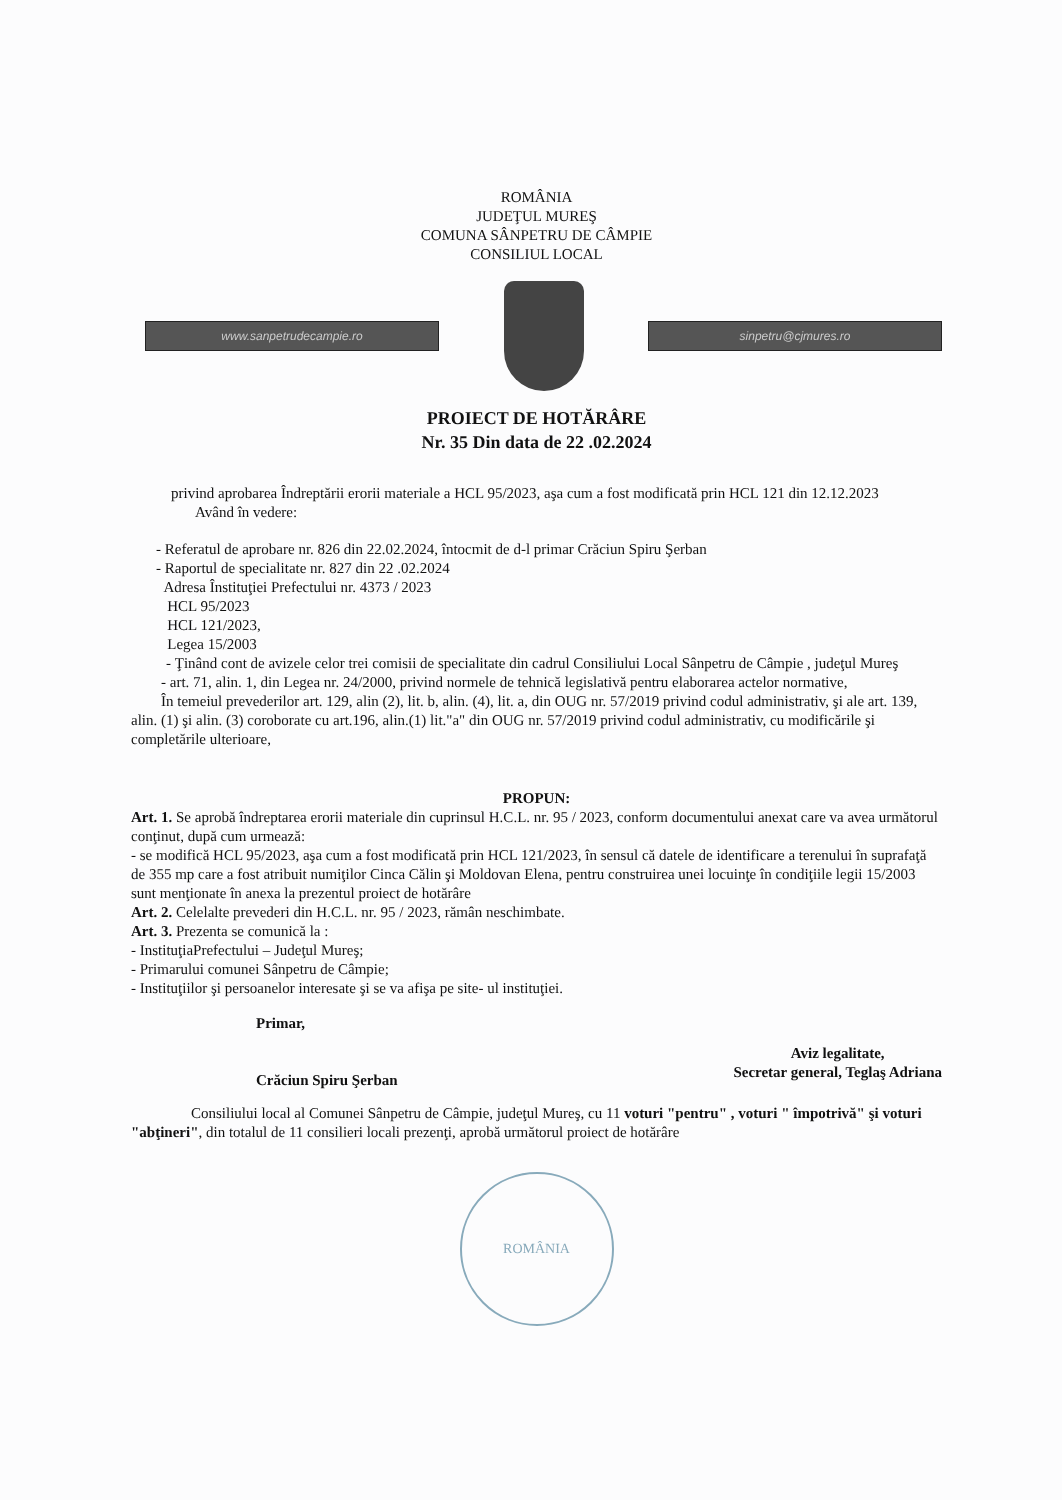ROMÂNIA
JUDEŢUL MUREŞ
COMUNA SÂNPETRU DE CÂMPIE
CONSILIUL LOCAL
www.sanpetrudecampie.ro sinpetru@cjmures.ro
PROIECT DE HOTĂRÂRE
Nr. 35 Din data de 22 .02.2024
privind aprobarea Îndreptării erorii materiale a HCL 95/2023, aşa cum a fost modificată prin HCL 121 din 12.12.2023
Având în vedere:
- Referatul de aprobare nr. 826 din 22.02.2024, întocmit de d-l primar Crăciun Spiru Şerban
- Raportul de specialitate nr. 827 din 22 .02.2024
Adresa Înstituţiei Prefectului nr. 4373 / 2023
HCL 95/2023
HCL 121/2023,
Legea 15/2003
- Ţinând cont de avizele celor trei comisii de specialitate din cadrul Consiliului Local Sânpetru de Câmpie , judeţul Mureş
- art. 71, alin. 1, din Legea nr. 24/2000, privind normele de tehnică legislativă pentru elaborarea actelor normative,
În temeiul prevederilor art. 129, alin (2), lit. b, alin. (4), lit. a, din OUG nr. 57/2019 privind codul administrativ, şi ale art. 139, alin. (1) şi alin. (3) coroborate cu art.196, alin.(1) lit."a" din OUG nr. 57/2019 privind codul administrativ, cu modificările şi completările ulterioare,
PROPUN:
Art. 1. Se aprobă îndreptarea erorii materiale din cuprinsul H.C.L. nr. 95 / 2023, conform documentului anexat care va avea următorul conţinut, după cum urmează:
- se modifică HCL 95/2023, aşa cum a fost modificată prin HCL 121/2023, în sensul că datele de identificare a terenului în suprafaţă de 355 mp care a fost atribuit numiţilor Cinca Călin şi Moldovan Elena, pentru construirea unei locuinţe în condiţiile legii 15/2003 sunt menţionate în anexa la prezentul proiect de hotărâre
Art. 2. Celelalte prevederi din H.C.L. nr. 95 / 2023, rămân neschimbate.
Art. 3. Prezenta se comunică la :
- InstituţiaPrefectului – Judeţul Mureş;
- Primarului comunei Sânpetru de Câmpie;
- Instituţiilor şi persoanelor interesate şi se va afişa pe site- ul instituţiei.
Primar,
Crăciun Spiru Şerban
Aviz legalitate,
Secretar general, Teglaş Adriana
Consiliului local al Comunei Sânpetru de Câmpie, judeţul Mureş, cu 11 voturi "pentru" , voturi " împotrivă" şi voturi "abţineri", din totalul de 11 consilieri locali prezenţi, aprobă următorul proiect de hotărâre
ROMÂNIA